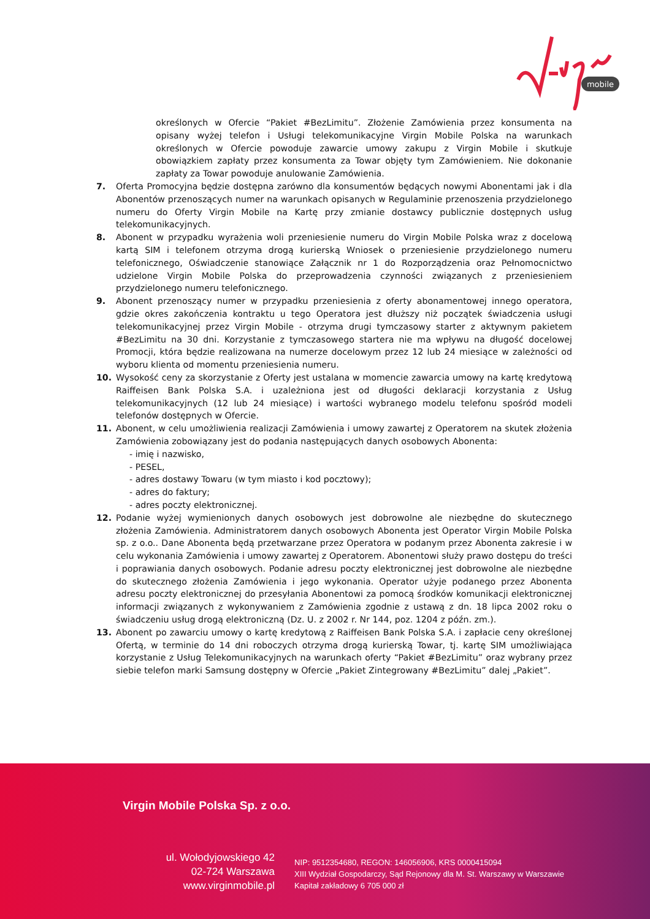mobile
określonych w Ofercie “Pakiet #BezLimitu”. Złożenie Zamówienia przez konsumenta na opisany wyżej telefon i Usługi telekomunikacyjne Virgin Mobile Polska na warunkach określonych w Ofercie powoduje zawarcie umowy zakupu z Virgin Mobile i skutkuje obowiązkiem zapłaty przez konsumenta za Towar objęty tym Zamówieniem. Nie dokonanie zapłaty za Towar powoduje anulowanie Zamówienia.
7. Oferta Promocyjna będzie dostępna zarówno dla konsumentów będących nowymi Abonentami jak i dla Abonentów przenoszących numer na warunkach opisanych w Regulaminie przenoszenia przydzielonego numeru do Oferty Virgin Mobile na Kartę przy zmianie dostawcy publicznie dostępnych usług telekomunikacyjnych.
8. Abonent w przypadku wyrażenia woli przeniesienie numeru do Virgin Mobile Polska wraz z docelową kartą SIM i telefonem otrzyma drogą kurierską Wniosek o przeniesienie przydzielonego numeru telefonicznego, Oświadczenie stanowiące Załącznik nr 1 do Rozporządzenia oraz Pełnomocnictwo udzielone Virgin Mobile Polska do przeprowadzenia czynności związanych z przeniesieniem przydzielonego numeru telefonicznego.
9. Abonent przenoszący numer w przypadku przeniesienia z oferty abonamentowej innego operatora, gdzie okres zakończenia kontraktu u tego Operatora jest dłuższy niż początek świadczenia usługi telekomunikacyjnej przez Virgin Mobile - otrzyma drugi tymczasowy starter z aktywnym pakietem #BezLimitu na 30 dni. Korzystanie z tymczasowego startera nie ma wpływu na długość docelowej Promocji, która będzie realizowana na numerze docelowym przez 12 lub 24 miesiące w zależności od wyboru klienta od momentu przeniesienia numeru.
10. Wysokość ceny za skorzystanie z Oferty jest ustalana w momencie zawarcia umowy na kartę kredytową Raiffeisen Bank Polska S.A. i uzależniona jest od długości deklaracji korzystania z Usług telekomunikacyjnych (12 lub 24 miesiące) i wartości wybranego modelu telefonu spośród modeli telefonów dostępnych w Ofercie.
11. Abonent, w celu umożliwienia realizacji Zamówienia i umowy zawartej z Operatorem na skutek złożenia Zamówienia zobowiązany jest do podania następujących danych osobowych Abonenta:
- imię i nazwisko,
- PESEL,
- adres dostawy Towaru (w tym miasto i kod pocztowy);
- adres do faktury;
- adres poczty elektronicznej.
12. Podanie wyżej wymienionych danych osobowych jest dobrowolne ale niezbędne do skutecznego złożenia Zamówienia. Administratorem danych osobowych Abonenta jest Operator Virgin Mobile Polska sp. z o.o.. Dane Abonenta będą przetwarzane przez Operatora w podanym przez Abonenta zakresie i w celu wykonania Zamówienia i umowy zawartej z Operatorem. Abonentowi służy prawo dostępu do treści i poprawiania danych osobowych. Podanie adresu poczty elektronicznej jest dobrowolne ale niezbędne do skutecznego złożenia Zamówienia i jego wykonania. Operator użyje podanego przez Abonenta adresu poczty elektronicznej do przesyłania Abonentowi za pomocą środków komunikacji elektronicznej informacji związanych z wykonywaniem z Zamówienia zgodnie z ustawą z dn. 18 lipca 2002 roku o świadczeniu usług drogą elektroniczną (Dz. U. z 2002 r. Nr 144, poz. 1204 z późn. zm.).
13. Abonent po zawarciu umowy o kartę kredytową z Raiffeisen Bank Polska S.A. i zapłacie ceny określonej Ofertą, w terminie do 14 dni roboczych otrzyma drogą kurierską Towar, tj. kartę SIM umożliwiająca korzystanie z Usług Telekomunikacyjnych na warunkach oferty “Pakiet #BezLimitu” oraz wybrany przez siebie telefon marki Samsung dostępny w Ofercie „Pakiet Zintegrowany #BezLimitu” dalej „Pakiet”.
Virgin Mobile Polska Sp. z o.o.
ul. Wołodyjowskiego 42
02-724 Warszawa
www.virginmobile.pl
NIP: 9512354680, REGON: 146056906, KRS 0000415094
XIII Wydział Gospodarczy, Sąd Rejonowy dla M. St. Warszawy w Warszawie
Kapitał zakładowy 6 705 000 zł